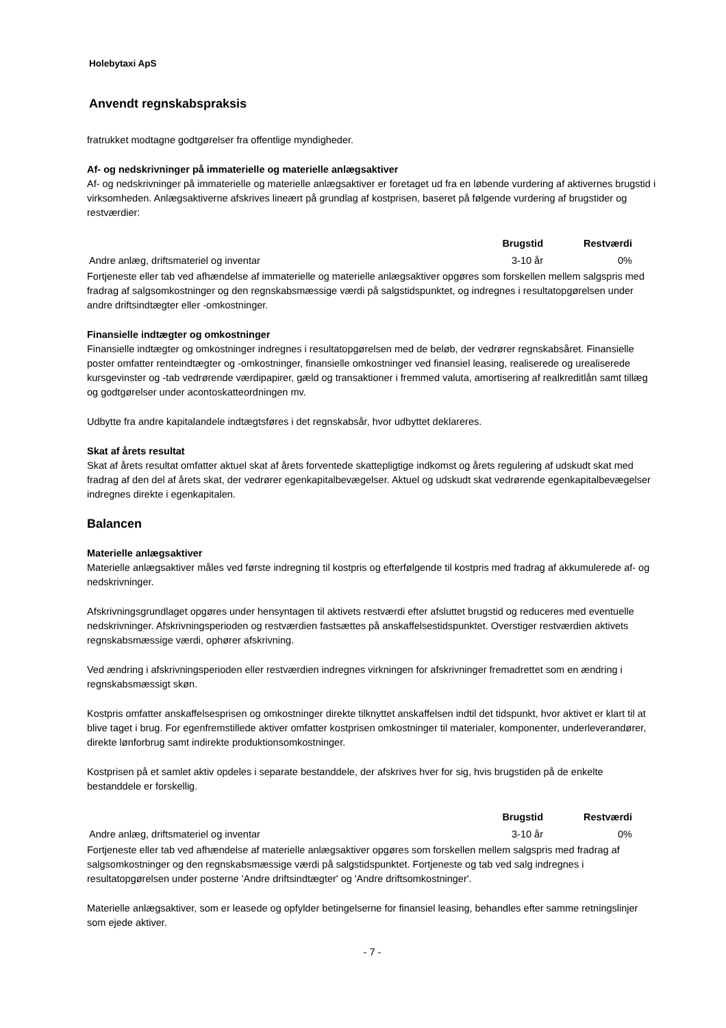Holebytaxi ApS
Anvendt regnskabspraksis
fratrukket modtagne godtgørelser fra offentlige myndigheder.
Af- og nedskrivninger på immaterielle og materielle anlægsaktiver
Af- og nedskrivninger på immaterielle og materielle anlægsaktiver er foretaget ud fra en løbende vurdering af aktivernes brugstid i virksomheden. Anlægsaktiverne afskrives lineært på grundlag af kostprisen, baseret på følgende vurdering af brugstider og restværdier:
| | Brugstid | Restværdi |
| --- | --- | --- |
| Andre anlæg, driftsmateriel og inventar | 3-10 år | 0% |
Fortjeneste eller tab ved afhændelse af immaterielle og materielle anlægsaktiver opgøres som forskellen mellem salgspris med fradrag af salgsomkostninger og den regnskabsmæssige værdi på salgstidspunktet, og indregnes i resultatopgørelsen under andre driftsindtægter eller -omkostninger.
Finansielle indtægter og omkostninger
Finansielle indtægter og omkostninger indregnes i resultatopgørelsen med de beløb, der vedrører regnskabsåret. Finansielle poster omfatter renteindtægter og -omkostninger, finansielle omkostninger ved finansiel leasing, realiserede og urealiserede kursgevinster og -tab vedrørende værdipapirer, gæld og transaktioner i fremmed valuta, amortisering af realkreditlån samt tillæg og godtgørelser under acontoskatteordningen mv.
Udbytte fra andre kapitalandele indtægtsføres i det regnskabsår, hvor udbyttet deklareres.
Skat af årets resultat
Skat af årets resultat omfatter aktuel skat af årets forventede skattepligtige indkomst og årets regulering af udskudt skat med fradrag af den del af årets skat, der vedrører egenkapitalbevægelser. Aktuel og udskudt skat vedrørende egenkapitalbevægelser indregnes direkte i egenkapitalen.
Balancen
Materielle anlægsaktiver
Materielle anlægsaktiver måles ved første indregning til kostpris og efterfølgende til kostpris med fradrag af akkumulerede af- og nedskrivninger.
Afskrivningsgrundlaget opgøres under hensyntagen til aktivets restværdi efter afsluttet brugstid og reduceres med eventuelle nedskrivninger. Afskrivningsperioden og restværdien fastsættes på anskaffelsestidspunktet. Overstiger restværdien aktivets regnskabsmæssige værdi, ophører afskrivning.
Ved ændring i afskrivningsperioden eller restværdien indregnes virkningen for afskrivninger fremadrettet som en ændring i regnskabsmæssigt skøn.
Kostpris omfatter anskaffelsesprisen og omkostninger direkte tilknyttet anskaffelsen indtil det tidspunkt, hvor aktivet er klart til at blive taget i brug. For egenfremstillede aktiver omfatter kostprisen omkostninger til materialer, komponenter, underleverandører, direkte lønforbrug samt indirekte produktionsomkostninger.
Kostprisen på et samlet aktiv opdeles i separate bestanddele, der afskrives hver for sig, hvis brugstiden på de enkelte bestanddele er forskellig.
| | Brugstid | Restværdi |
| --- | --- | --- |
| Andre anlæg, driftsmateriel og inventar | 3-10 år | 0% |
Fortjeneste eller tab ved afhændelse af materielle anlægsaktiver opgøres som forskellen mellem salgspris med fradrag af salgsomkostninger og den regnskabsmæssige værdi på salgstidspunktet. Fortjeneste og tab ved salg indregnes i resultatopgørelsen under posterne 'Andre driftsindtægter' og 'Andre driftsomkostninger'.
Materielle anlægsaktiver, som er leasede og opfylder betingelserne for finansiel leasing, behandles efter samme retningslinjer som ejede aktiver.
- 7 -